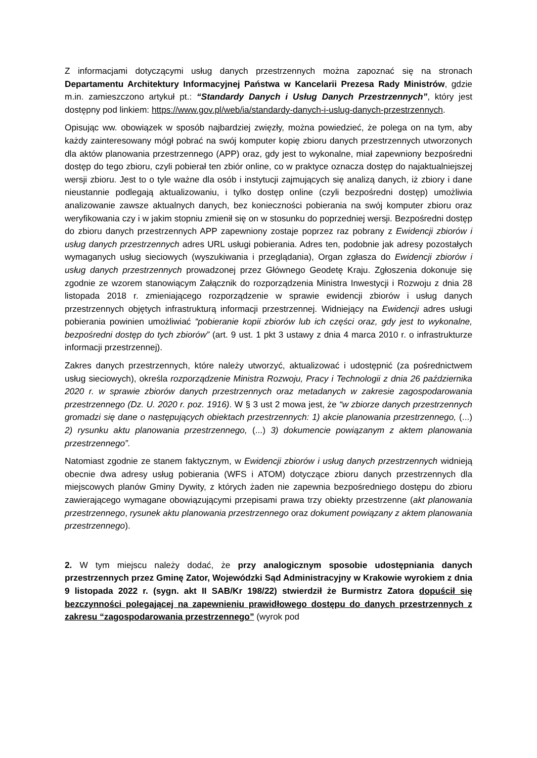Z informacjami dotyczącymi usług danych przestrzennych można zapoznać się na stronach Departamentu Architektury Informacyjnej Państwa w Kancelarii Prezesa Rady Ministrów, gdzie m.in. zamieszczono artykuł pt.: “Standardy Danych i Usług Danych Przestrzennych”, który jest dostępny pod linkiem: https://www.gov.pl/web/ia/standardy-danych-i-uslug-danych-przestrzennych.
Opisując ww. obowiązek w sposób najbardziej zwięzły, można powiedzieć, że polega on na tym, aby każdy zainteresowany mógł pobrać na swój komputer kopię zbioru danych przestrzennych utworzonych dla aktów planowania przestrzennego (APP) oraz, gdy jest to wykonalne, miał zapewniony bezpośredni dostęp do tego zbioru, czyli pobierał ten zbiór online, co w praktyce oznacza dostęp do najaktualniejszej wersji zbioru. Jest to o tyle ważne dla osób i instytucji zajmujących się analizą danych, iż zbiory i dane nieustannie podlegają aktualizowaniu, i tylko dostęp online (czyli bezpośredni dostęp) umożliwia analizowanie zawsze aktualnych danych, bez konieczności pobierania na swój komputer zbioru oraz weryfikowania czy i w jakim stopniu zmienił się on w stosunku do poprzedniej wersji. Bezpośredni dostęp do zbioru danych przestrzennych APP zapewniony zostaje poprzez raz pobrany z Ewidencji zbiorów i usług danych przestrzennych adres URL usługi pobierania. Adres ten, podobnie jak adresy pozostałych wymaganych usług sieciowych (wyszukiwania i przeglądania), Organ zgłasza do Ewidencji zbiorów i usług danych przestrzennych prowadzonej przez Głównego Geodetę Kraju. Zgłoszenia dokonuje się zgodnie ze wzorem stanowiącym Załącznik do rozporządzenia Ministra Inwestycji i Rozwoju z dnia 28 listopada 2018 r. zmieniającego rozporządzenie w sprawie ewidencji zbiorów i usług danych przestrzennych objętych infrastrukturą informacji przestrzennej. Widniejący na Ewidencji adres usługi pobierania powinien umożliwiać “pobieranie kopii zbiorów lub ich części oraz, gdy jest to wykonalne, bezpośredni dostęp do tych zbiorów” (art. 9 ust. 1 pkt 3 ustawy z dnia 4 marca 2010 r. o infrastrukturze informacji przestrzennej).
Zakres danych przestrzennych, które należy utworzyć, aktualizować i udostępnić (za pośrednictwem usług sieciowych), określa rozporządzenie Ministra Rozwoju, Pracy i Technologii z dnia 26 października 2020 r. w sprawie zbiorów danych przestrzennych oraz metadanych w zakresie zagospodarowania przestrzennego (Dz. U. 2020 r. poz. 1916). W § 3 ust 2 mowa jest, że “w zbiorze danych przestrzennych gromadzi się dane o następujących obiektach przestrzennych: 1) akcie planowania przestrzennego, (...) 2) rysunku aktu planowania przestrzennego, (...) 3) dokumencie powiązanym z aktem planowania przestrzennego”.
Natomiast zgodnie ze stanem faktycznym, w Ewidencji zbiorów i usług danych przestrzennych widnieją obecnie dwa adresy usług pobierania (WFS i ATOM) dotyczące zbioru danych przestrzennych dla miejscowych planów Gminy Dywity, z których żaden nie zapewnia bezpośredniego dostępu do zbioru zawierającego wymagane obowiązującymi przepisami prawa trzy obiekty przestrzenne (akt planowania przestrzennego, rysunek aktu planowania przestrzennego oraz dokument powiązany z aktem planowania przestrzennego).
2. W tym miejscu należy dodać, że przy analogicznym sposobie udostępniania danych przestrzennych przez Gminę Zator, Wojewódzki Sąd Administracyjny w Krakowie wyrokiem z dnia 9 listopada 2022 r. (sygn. akt II SAB/Kr 198/22) stwierdził że Burmistrz Zatora dopuścił się bezczynności polegającej na zapewnieniu prawidłowego dostępu do danych przestrzennych z zakresu “zagospodarowania przestrzennego” (wyrok pod